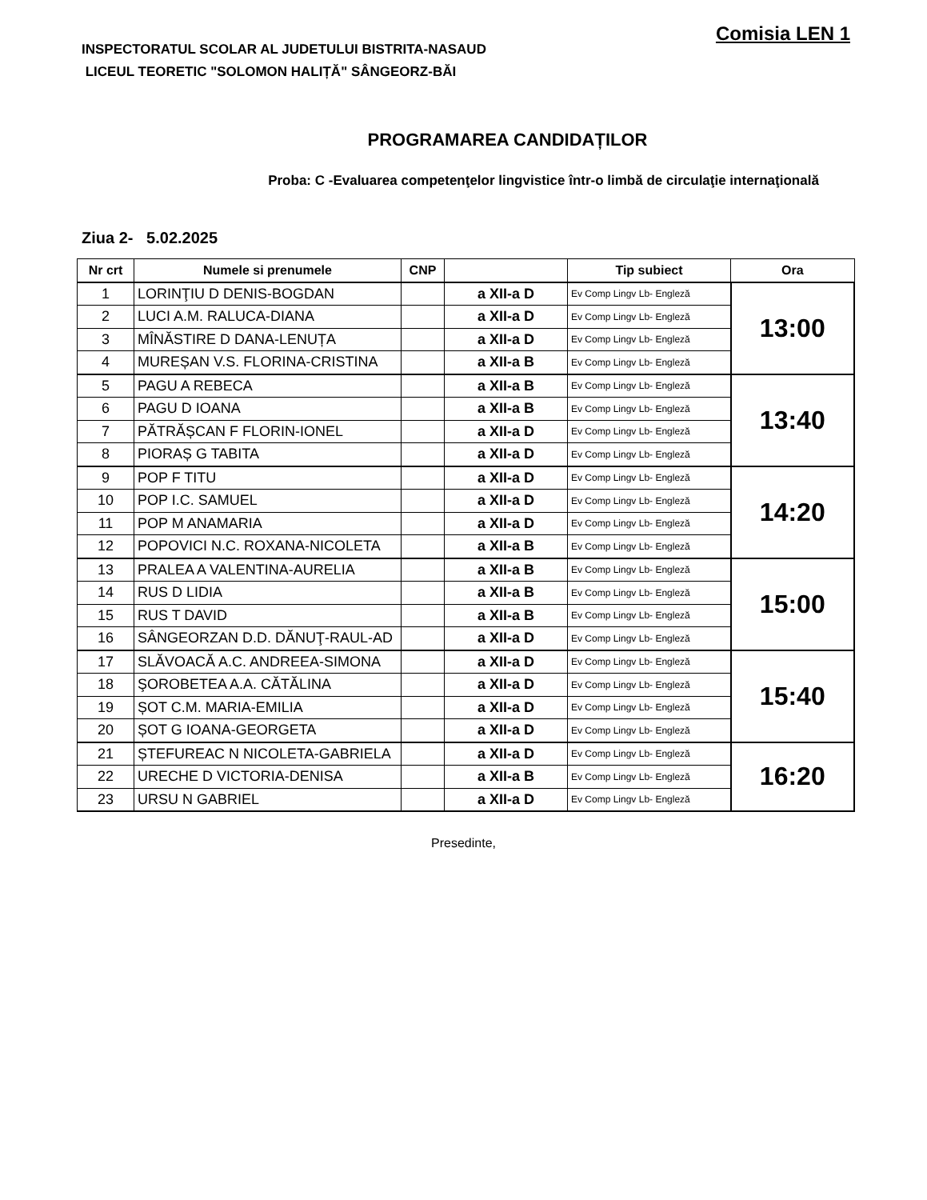Comisia LEN 1
INSPECTORATUL SCOLAR AL JUDETULUI BISTRITA-NASAUD
LICEUL TEORETIC "SOLOMON HALIȚĂ" SÂNGEORZ-BĂI
PROGRAMAREA CANDIDAȚILOR
Proba: C -Evaluarea competenţelor lingvistice într-o limbă de circulaţie internaţională
Ziua 2- 5.02.2025
| Nr crt | Numele si prenumele | CNP | | Tip subiect | Ora |
| --- | --- | --- | --- | --- | --- |
| 1 | LORINŢIU D DENIS-BOGDAN | | a XII-a D | Ev Comp Lingv Lb- Engleză | 13:00 |
| 2 | LUCI A.M. RALUCA-DIANA | | a XII-a D | Ev Comp Lingv Lb- Engleză | |
| 3 | MÎNĂSTIRE D DANA-LENUȚA | | a XII-a D | Ev Comp Lingv Lb- Engleză | |
| 4 | MUREȘAN V.S. FLORINA-CRISTINA | | a XII-a B | Ev Comp Lingv Lb- Engleză | |
| 5 | PAGU A REBECA | | a XII-a B | Ev Comp Lingv Lb- Engleză | 13:40 |
| 6 | PAGU D IOANA | | a XII-a B | Ev Comp Lingv Lb- Engleză | |
| 7 | PĂTRĂȘCAN F FLORIN-IONEL | | a XII-a D | Ev Comp Lingv Lb- Engleză | |
| 8 | PIORAȘ G TABITA | | a XII-a D | Ev Comp Lingv Lb- Engleză | |
| 9 | POP F TITU | | a XII-a D | Ev Comp Lingv Lb- Engleză | 14:20 |
| 10 | POP I.C. SAMUEL | | a XII-a D | Ev Comp Lingv Lb- Engleză | |
| 11 | POP M ANAMARIA | | a XII-a D | Ev Comp Lingv Lb- Engleză | |
| 12 | POPOVICI N.C. ROXANA-NICOLETA | | a XII-a B | Ev Comp Lingv Lb- Engleză | |
| 13 | PRALEA A VALENTINA-AURELIA | | a XII-a B | Ev Comp Lingv Lb- Engleză | 15:00 |
| 14 | RUS D LIDIA | | a XII-a B | Ev Comp Lingv Lb- Engleză | |
| 15 | RUS T DAVID | | a XII-a B | Ev Comp Lingv Lb- Engleză | |
| 16 | SÂNGEORZAN D.D. DĂNUŢ-RAUL-AD | | a XII-a D | Ev Comp Lingv Lb- Engleză | |
| 17 | SLĂVOACĂ A.C. ANDREEA-SIMONA | | a XII-a D | Ev Comp Lingv Lb- Engleză | 15:40 |
| 18 | ŞOROBETEA A.A. CĂTĂLINA | | a XII-a D | Ev Comp Lingv Lb- Engleză | |
| 19 | ȘOT C.M. MARIA-EMILIA | | a XII-a D | Ev Comp Lingv Lb- Engleză | |
| 20 | ȘOT G IOANA-GEORGETA | | a XII-a D | Ev Comp Lingv Lb- Engleză | |
| 21 | ȘTEFUREAC N NICOLETA-GABRIELA | | a XII-a D | Ev Comp Lingv Lb- Engleză | 16:20 |
| 22 | URECHE D VICTORIA-DENISA | | a XII-a B | Ev Comp Lingv Lb- Engleză | |
| 23 | URSU N GABRIEL | | a XII-a D | Ev Comp Lingv Lb- Engleză | |
Presedinte,